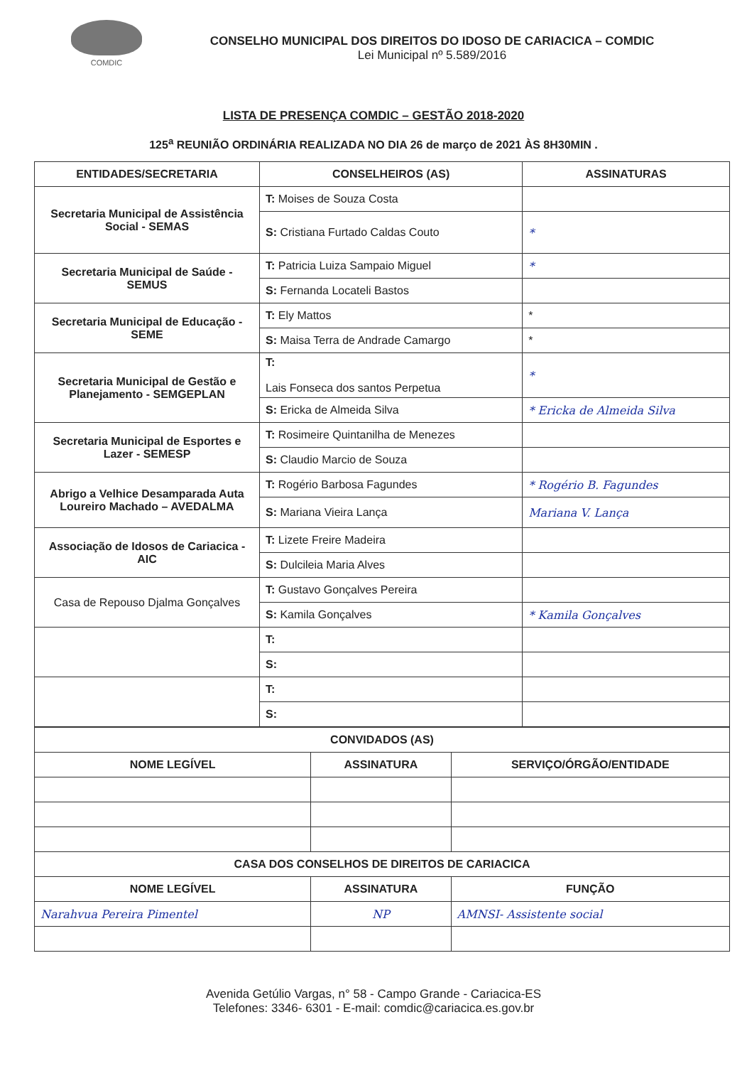COMDIC
CONSELHO MUNICIPAL DOS DIREITOS DO IDOSO DE CARIACICA – COMDIC
Lei Municipal nº 5.589/2016
LISTA DE PRESENÇA COMDIC – GESTÃO 2018-2020
125<sup>a</sup> REUNIÃO ORDINÁRIA REALIZADA NO DIA 26 de março de 2021 ÀS 8H30MIN .
| ENTIDADES/SECRETARIA | CONSELHEIROS (AS) | ASSINATURAS |
| --- | --- | --- |
| Secretaria Municipal de Assistência Social - SEMAS | T: Moises de Souza Costa | |
| | S: Cristiana Furtado Caldas Couto | * |
| Secretaria Municipal de Saúde - SEMUS | T: Patricia Luiza Sampaio Miguel | * |
| | S: Fernanda Locateli Bastos | |
| Secretaria Municipal de Educação - SEME | T: Ely Mattos | * |
| | S: Maisa Terra de Andrade Camargo | * |
| Secretaria Municipal de Gestão e Planejamento - SEMGEPLAN | T: Lais Fonseca dos santos Perpetua | * |
| | S: Ericka de Almeida Silva | * Ericka de Almeida Silva |
| Secretaria Municipal de Esportes e Lazer - SEMESP | T: Rosimeire Quintanilha de Menezes | |
| | S: Claudio Marcio de Souza | |
| Abrigo a Velhice Desamparada Auta Loureiro Machado – AVEDALMA | T: Rogério Barbosa Fagundes | * Rogério B. Fagundes |
| | S: Mariana Vieira Lança | Mariana V. Lança |
| Associação de Idosos de Cariacica - AIC | T: Lizete Freire Madeira | |
| | S: Dulcileia Maria Alves | |
| Casa de Repouso Djalma Gonçalves | T: Gustavo Gonçalves Pereira | |
| | S: Kamila Gonçalves | * Kamila Gonçalves |
| | T: | |
| | S: | |
| | T: | |
| | S: | |
| CONVIDADOS (AS) | | |
| --- | --- | --- |
| NOME LEGÍVEL | ASSINATURA | SERVIÇO/ÓRGÃO/ENTIDADE |
| CASA DOS CONSELHOS DE DIREITOS DE CARIACICA | | |
| NOME LEGÍVEL | ASSINATURA | FUNÇÃO |
| Narahvua Pereira Pimentel | NP | AMNSI- Assistente social |
Avenida Getúlio Vargas, n° 58 - Campo Grande - Cariacica-ES
Telefones: 3346- 6301 - E-mail: comdic@cariacica.es.gov.br